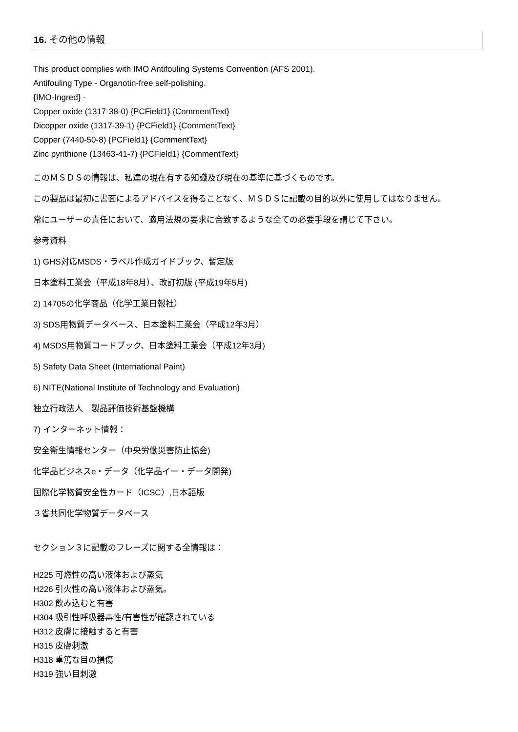16. その他の情報
This product complies with IMO Antifouling Systems Convention (AFS 2001).
Antifouling Type - Organotin-free self-polishing.
{IMO-Ingred} -
Copper oxide (1317-38-0) {PCField1} {CommentText}
Dicopper oxide (1317-39-1) {PCField1} {CommentText}
Copper (7440-50-8) {PCField1} {CommentText}
Zinc pyrithione (13463-41-7) {PCField1} {CommentText}
このＭＳＤＳの情報は、私達の現在有する知識及び現在の基準に基づくものです。
この製品は最初に書面によるアドバイスを得ることなく、ＭＳＤＳに記載の目的以外に使用してはなりません。
常にユーザーの責任において、適用法規の要求に合致するような全ての必要手段を講じて下さい。
参考資料
1) GHS対応MSDS・ラベル作成ガイドブック、暫定版
日本塗料工業会（平成18年8月）、改訂初版 (平成19年5月)
2) 14705の化学商品（化学工業日報社）
3) SDS用物質データベース、日本塗料工業会（平成12年3月）
4) MSDS用物質コードブック、日本塗料工業会（平成12年3月)
5) Safety Data Sheet (International Paint)
6) NITE(National Institute of Technology and Evaluation)
独立行政法人　製品評価技術基盤機構
7) インターネット情報：
安全衛生情報センター（中央労働災害防止協会)
化学品ビジネスe・データ（化学品イー・データ開発)
国際化学物質安全性カード（ICSC）,日本語版
３省共同化学物質データベース
セクション３に記載のフレーズに関する全情報は：
H225 可燃性の高い液体および蒸気
H226 引火性の高い液体および蒸気。
H302 飲み込むと有害
H304 吸引性呼吸器毒性/有害性が確認されている
H312 皮膚に接触すると有害
H315 皮膚刺激
H318 重篤な目の損傷
H319 強い目刺激